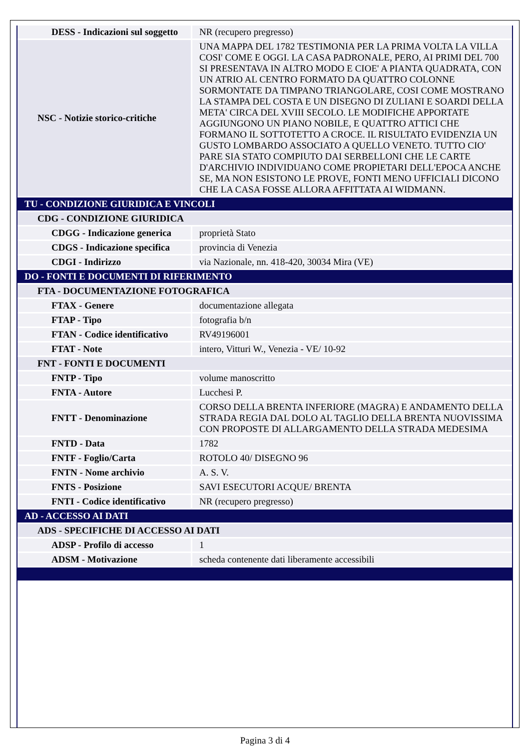| DESS - Indicazioni sul soggetto | NR (recupero pregresso) |
| NSC - Notizie storico-critiche | UNA MAPPA DEL 1782 TESTIMONIA PER LA PRIMA VOLTA LA VILLA COSI' COME E OGGI. LA CASA PADRONALE, PERO, AI PRIMI DEL 700 SI PRESENTAVA IN ALTRO MODO E CIOE' A PIANTA QUADRATA, CON UN ATRIO AL CENTRO FORMATO DA QUATTRO COLONNE SORMONTATE DA TIMPANO TRIANGOLARE, COSI COME MOSTRANO LA STAMPA DEL COSTA E UN DISEGNO DI ZULIANI E SOARDI DELLA META' CIRCA DEL XVIII SECOLO. LE MODIFICHE APPORTATE AGGIUNGONO UN PIANO NOBILE, E QUATTRO ATTICI CHE FORMANO IL SOTTOTETTO A CROCE. IL RISULTATO EVIDENZIA UN GUSTO LOMBARDO ASSOCIATO A QUELLO VENETO. TUTTO CIO' PARE SIA STATO COMPIUTO DAI SERBELLONI CHE LE CARTE D'ARCHIVIO INDIVIDUANO COME PROPIETARI DELL'EPOCA ANCHE SE, MA NON ESISTONO LE PROVE, FONTI MENO UFFICIALI DICONO CHE LA CASA FOSSE ALLORA AFFITTATA AI WIDMANN. |
| TU - CONDIZIONE GIURIDICA E VINCOLI | |
| CDG - CONDIZIONE GIURIDICA | |
| CDGG - Indicazione generica | proprietà Stato |
| CDGS - Indicazione specifica | provincia di Venezia |
| CDGI - Indirizzo | via Nazionale, nn. 418-420, 30034 Mira (VE) |
| DO - FONTI E DOCUMENTI DI RIFERIMENTO | |
| FTA - DOCUMENTAZIONE FOTOGRAFICA | |
| FTAX - Genere | documentazione allegata |
| FTAP - Tipo | fotografia b/n |
| FTAN - Codice identificativo | RV49196001 |
| FTAT - Note | intero, Vitturi W., Venezia - VE/ 10-92 |
| FNT - FONTI E DOCUMENTI | |
| FNTP - Tipo | volume manoscritto |
| FNTA - Autore | Lucchesi P. |
| FNTT - Denominazione | CORSO DELLA BRENTA INFERIORE (MAGRA) E ANDAMENTO DELLA STRADA REGIA DAL DOLO AL TAGLIO DELLA BRENTA NUOVISSIMA CON PROPOSTE DI ALLARGAMENTO DELLA STRADA MEDESIMA |
| FNTD - Data | 1782 |
| FNTF - Foglio/Carta | ROTOLO 40/ DISEGNO 96 |
| FNTN - Nome archivio | A. S. V. |
| FNTS - Posizione | SAVI ESECUTORI ACQUE/ BRENTA |
| FNTI - Codice identificativo | NR (recupero pregresso) |
| AD - ACCESSO AI DATI | |
| ADS - SPECIFICHE DI ACCESSO AI DATI | |
| ADSP - Profilo di accesso | 1 |
| ADSM - Motivazione | scheda contenente dati liberamente accessibili |
Pagina 3 di 4